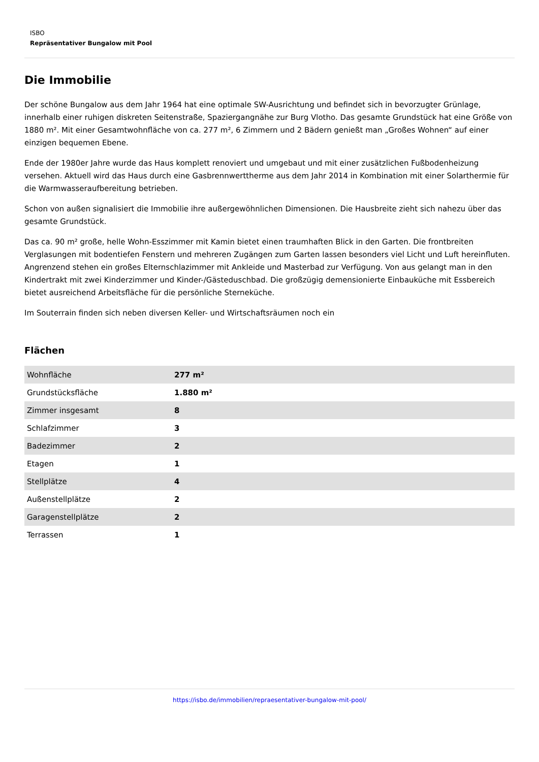ISBO
Repräsentativer Bungalow mit Pool
Die Immobilie
Der schöne Bungalow aus dem Jahr 1964 hat eine optimale SW-Ausrichtung und befindet sich in bevorzugter Grünlage, innerhalb einer ruhigen diskreten Seitenstraße, Spaziergangnähe zur Burg Vlotho. Das gesamte Grundstück hat eine Größe von 1880 m². Mit einer Gesamtwohnfläche von ca. 277 m², 6 Zimmern und 2 Bädern genießt man „Großes Wohnen“ auf einer einzigen bequemen Ebene.
Ende der 1980er Jahre wurde das Haus komplett renoviert und umgebaut und mit einer zusätzlichen Fußbodenheizung versehen. Aktuell wird das Haus durch eine Gasbrennwerttherme aus dem Jahr 2014 in Kombination mit einer Solarthermie für die Warmwasseraufbereitung betrieben.
Schon von außen signalisiert die Immobilie ihre außergewöhnlichen Dimensionen. Die Hausbreite zieht sich nahezu über das gesamte Grundstück.
Das ca. 90 m² große, helle Wohn-Esszimmer mit Kamin bietet einen traumhaften Blick in den Garten. Die frontbreiten Verglasungen mit bodentiefen Fenstern und mehreren Zugängen zum Garten lassen besonders viel Licht und Luft hereinfluten. Angrenzend stehen ein großes Elternschlazimmer mit Ankleide und Masterbad zur Verfügung. Von aus gelangt man in den Kindertrakt mit zwei Kinderzimmer und Kinder-/Gästeduschbad. Die großzügig demensionierte Einbauküche mit Essbereich bietet ausreichend Arbeitsfläche für die persönliche Sterneküche.
Im Souterrain finden sich neben diversen Keller- und Wirtschaftsräumen noch ein
Flächen
| Wohnfläche | 277 m² |
| Grundstücksfläche | 1.880 m² |
| Zimmer insgesamt | 8 |
| Schlafzimmer | 3 |
| Badezimmer | 2 |
| Etagen | 1 |
| Stellplätze | 4 |
| Außenstellplätze | 2 |
| Garagenstellplätze | 2 |
| Terrassen | 1 |
https://isbo.de/immobilien/repraesentativer-bungalow-mit-pool/